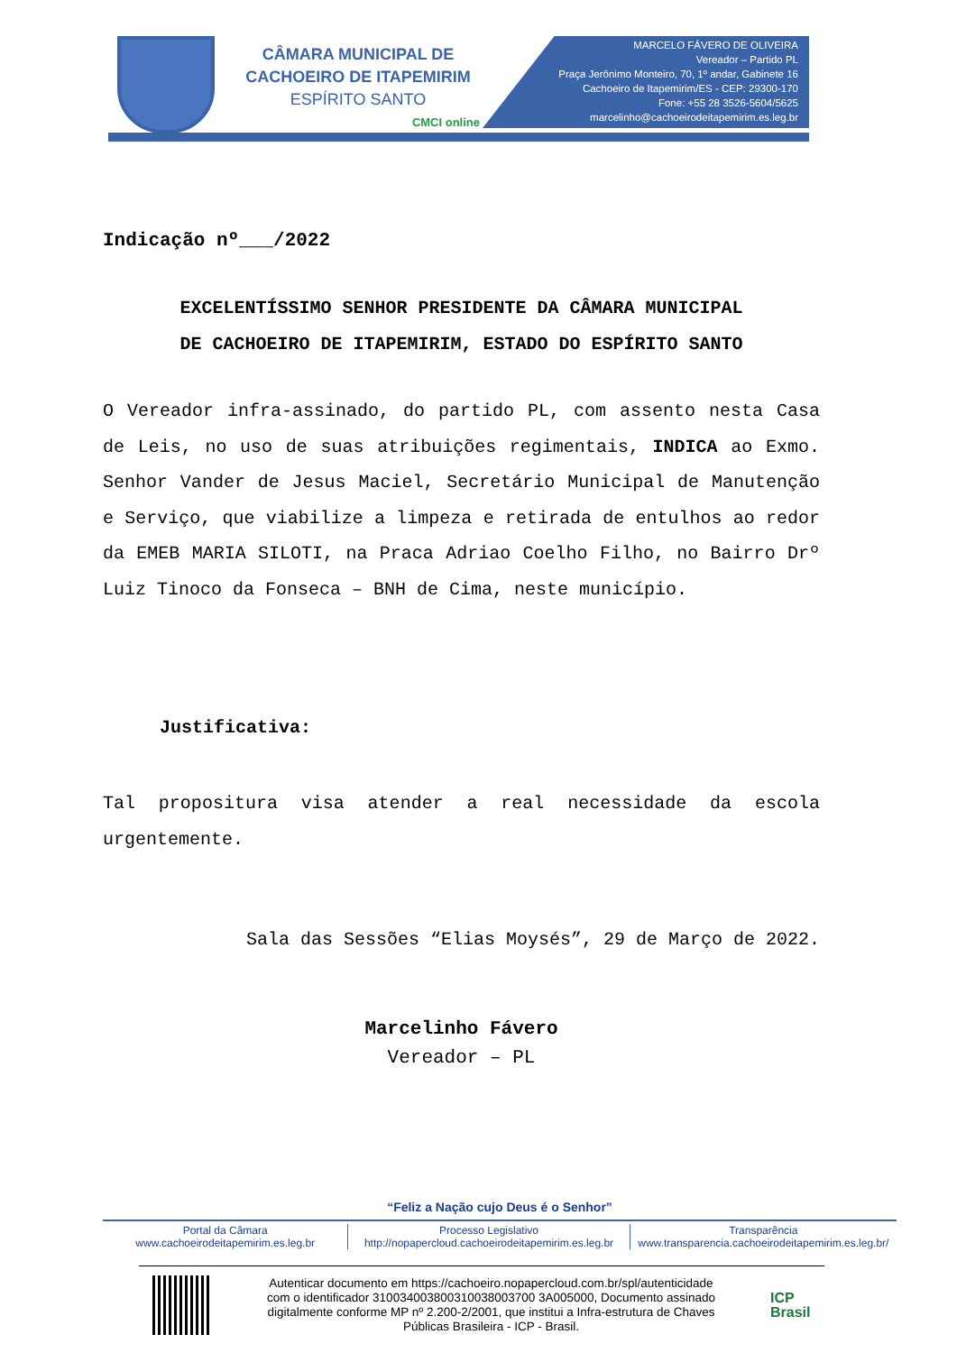CÂMARA MUNICIPAL DE
CACHOEIRO DE ITAPEMIRIM
ESPÍRITO SANTO
CMCI online
MARCELO FÁVERO DE OLIVEIRA
Vereador – Partido PL
Praça Jerônimo Monteiro, 70, 1º andar, Gabinete 16
Cachoeiro de Itapemirim/ES - CEP: 29300-170
Fone: +55 28 3526-5604/5625
marcelinho@cachoeirodeitapemirim.es.leg.br
Indicação nº___/2022
EXCELENTÍSSIMO SENHOR PRESIDENTE DA CÂMARA MUNICIPAL
DE CACHOEIRO DE ITAPEMIRIM, ESTADO DO ESPÍRITO SANTO
O Vereador infra-assinado, do partido PL, com assento nesta Casa de Leis, no uso de suas atribuições regimentais, INDICA ao Exmo. Senhor Vander de Jesus Maciel, Secretário Municipal de Manutenção e Serviço, que viabilize a limpeza e retirada de entulhos ao redor da EMEB MARIA SILOTI, na Praca Adriao Coelho Filho, no Bairro Drº Luiz Tinoco da Fonseca – BNH de Cima, neste município.
Justificativa:
Tal propositura visa atender a real necessidade da escola urgentemente.
Sala das Sessões “Elias Moysés”, 29 de Março de 2022.
Marcelinho Fávero
Vereador – PL
“Feliz a Nação cujo Deus é o Senhor”
Portal da Câmara
www.cachoeirodeitapemirim.es.leg.br
Processo Legislativo
http://nopapercloud.cachoeirodeitapemirim.es.leg.br
Transparência
www.transparencia.cachoeirodeitapemirim.es.leg.br/
Autenticar documento em https://cachoeiro.nopapercloud.com.br/spl/autenticidade
com o identificador 310034003800310038003700 3A005000, Documento assinado
digitalmente conforme MP nº 2.200-2/2001, que institui a Infra-estrutura de Chaves
Públicas Brasileira - ICP - Brasil.
ICP
Brasil